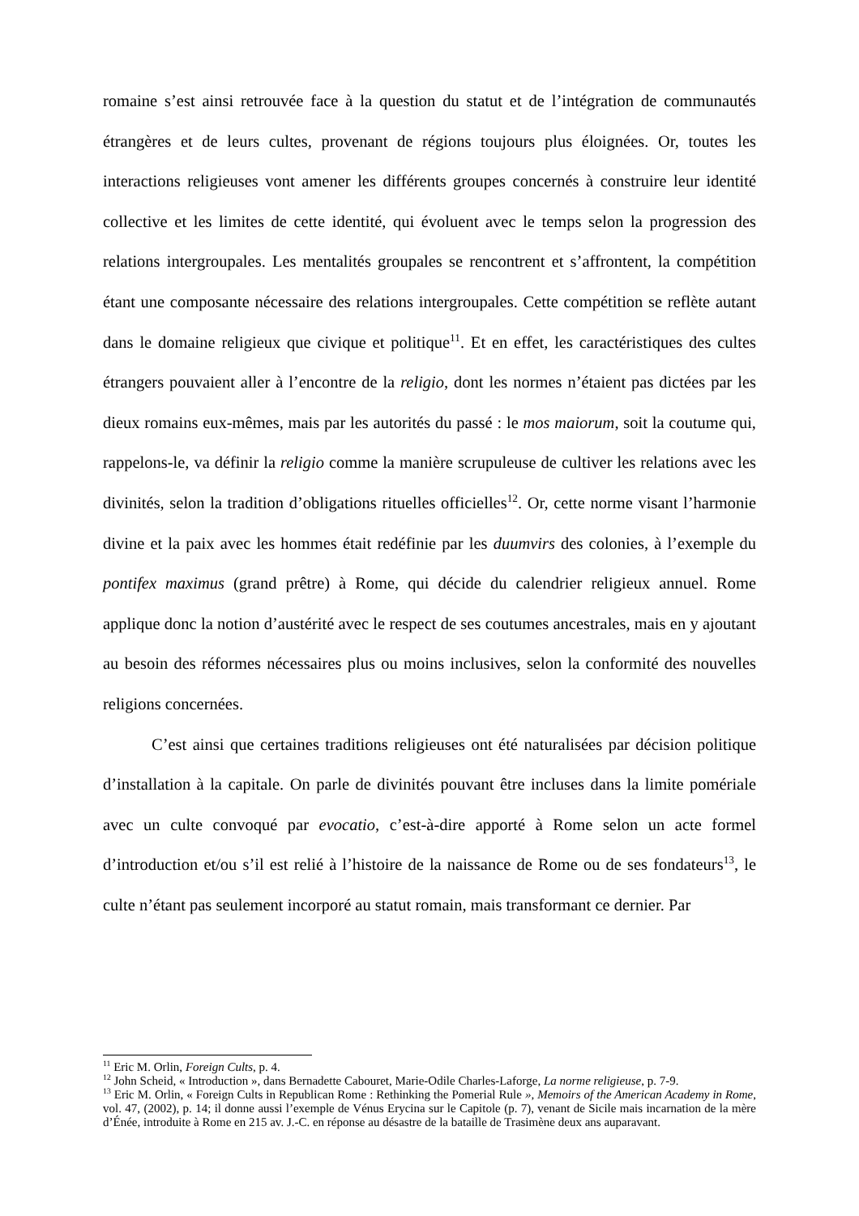romaine s’est ainsi retrouvée face à la question du statut et de l’intégration de communautés étrangères et de leurs cultes, provenant de régions toujours plus éloignées. Or, toutes les interactions religieuses vont amener les différents groupes concernés à construire leur identité collective et les limites de cette identité, qui évoluent avec le temps selon la progression des relations intergroupales. Les mentalités groupales se rencontrent et s’affrontent, la compétition étant une composante nécessaire des relations intergroupales. Cette compétition se reflète autant dans le domaine religieux que civique et politique<sup>11</sup>. Et en effet, les caractéristiques des cultes étrangers pouvaient aller à l’encontre de la religio, dont les normes n’étaient pas dictées par les dieux romains eux-mêmes, mais par les autorités du passé : le mos maiorum, soit la coutume qui, rappelons-le, va définir la religio comme la manière scrupuleuse de cultiver les relations avec les divinités, selon la tradition d’obligations rituelles officielles<sup>12</sup>. Or, cette norme visant l’harmonie divine et la paix avec les hommes était redéfinie par les duumvirs des colonies, à l’exemple du pontifex maximus (grand prêtre) à Rome, qui décide du calendrier religieux annuel. Rome applique donc la notion d’austérité avec le respect de ses coutumes ancestrales, mais en y ajoutant au besoin des réformes nécessaires plus ou moins inclusives, selon la conformité des nouvelles religions concernées.
C’est ainsi que certaines traditions religieuses ont été naturalisées par décision politique d’installation à la capitale. On parle de divinités pouvant être incluses dans la limite pomériale avec un culte convoqué par evocatio, c’est-à-dire apporté à Rome selon un acte formel d’introduction et/ou s’il est relié à l’histoire de la naissance de Rome ou de ses fondateurs<sup>13</sup>, le culte n’étant pas seulement incorporé au statut romain, mais transformant ce dernier. Par
<sup>11</sup> Eric M. Orlin, Foreign Cults, p. 4.
<sup>12</sup> John Scheid, « Introduction », dans Bernadette Cabouret, Marie-Odile Charles-Laforge, La norme religieuse, p. 7-9.
<sup>13</sup> Eric M. Orlin, « Foreign Cults in Republican Rome : Rethinking the Pomerial Rule », Memoirs of the American Academy in Rome, vol. 47, (2002), p. 14; il donne aussi l’exemple de Vénus Erycina sur le Capitole (p. 7), venant de Sicile mais incarnation de la mère d’Énée, introduite à Rome en 215 av. J.-C. en réponse au désastre de la bataille de Trasimène deux ans auparavant.